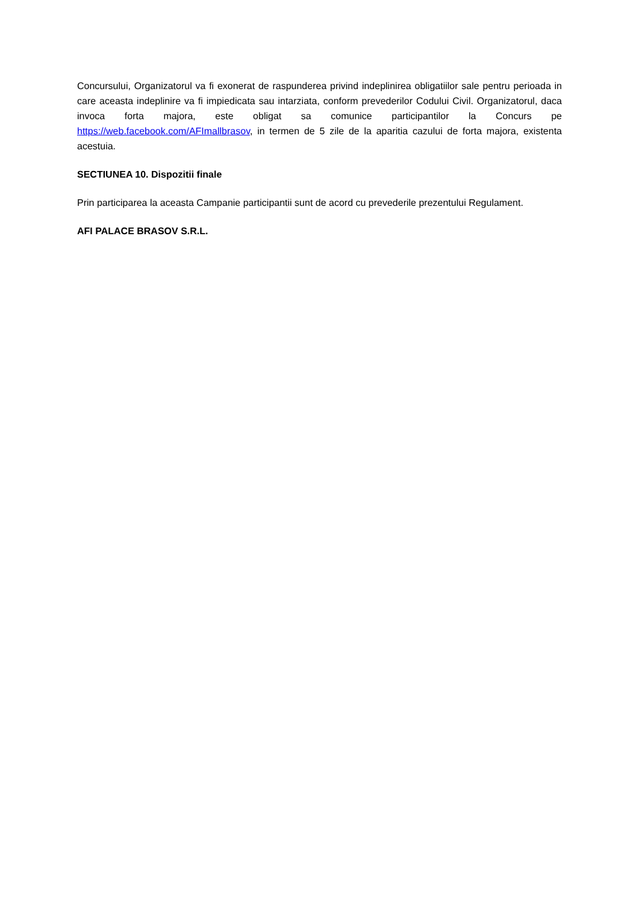Concursului, Organizatorul va fi exonerat de raspunderea privind indeplinirea obligatiilor sale pentru perioada in care aceasta indeplinire va fi impiedicata sau intarziata, conform prevederilor Codului Civil. Organizatorul, daca invoca forta majora, este obligat sa comunice participantilor la Concurs pe https://web.facebook.com/AFImallbrasov, in termen de 5 zile de la aparitia cazului de forta majora, existenta acestuia.
SECTIUNEA 10. Dispozitii finale
Prin participarea la aceasta Campanie participantii sunt de acord cu prevederile prezentului Regulament.
AFI PALACE BRASOV S.R.L.